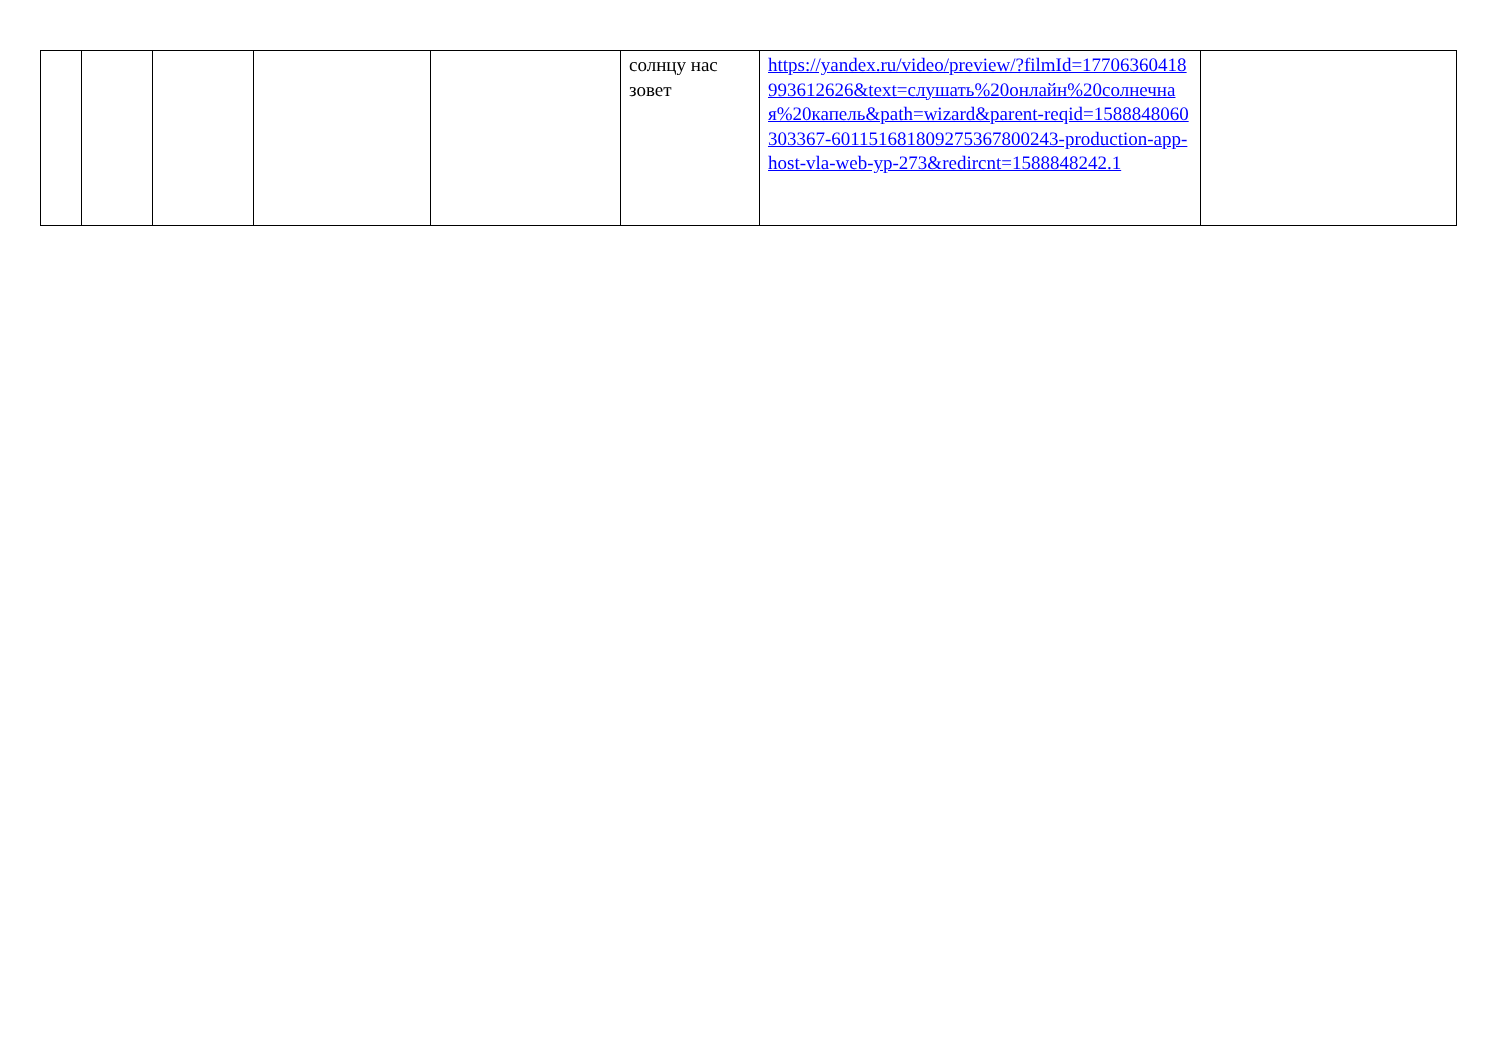| | | | | | солнцу нас зовет | https://yandex.ru/video/preview/?filmId=17706360418993612626&text=слушать%20онлайн%20солнечная%20капель&path=wizard&parent-reqid=1588848060303367-601151681809275367800243-production-app-host-vla-web-yp-273&redircnt=1588848242.1 | |